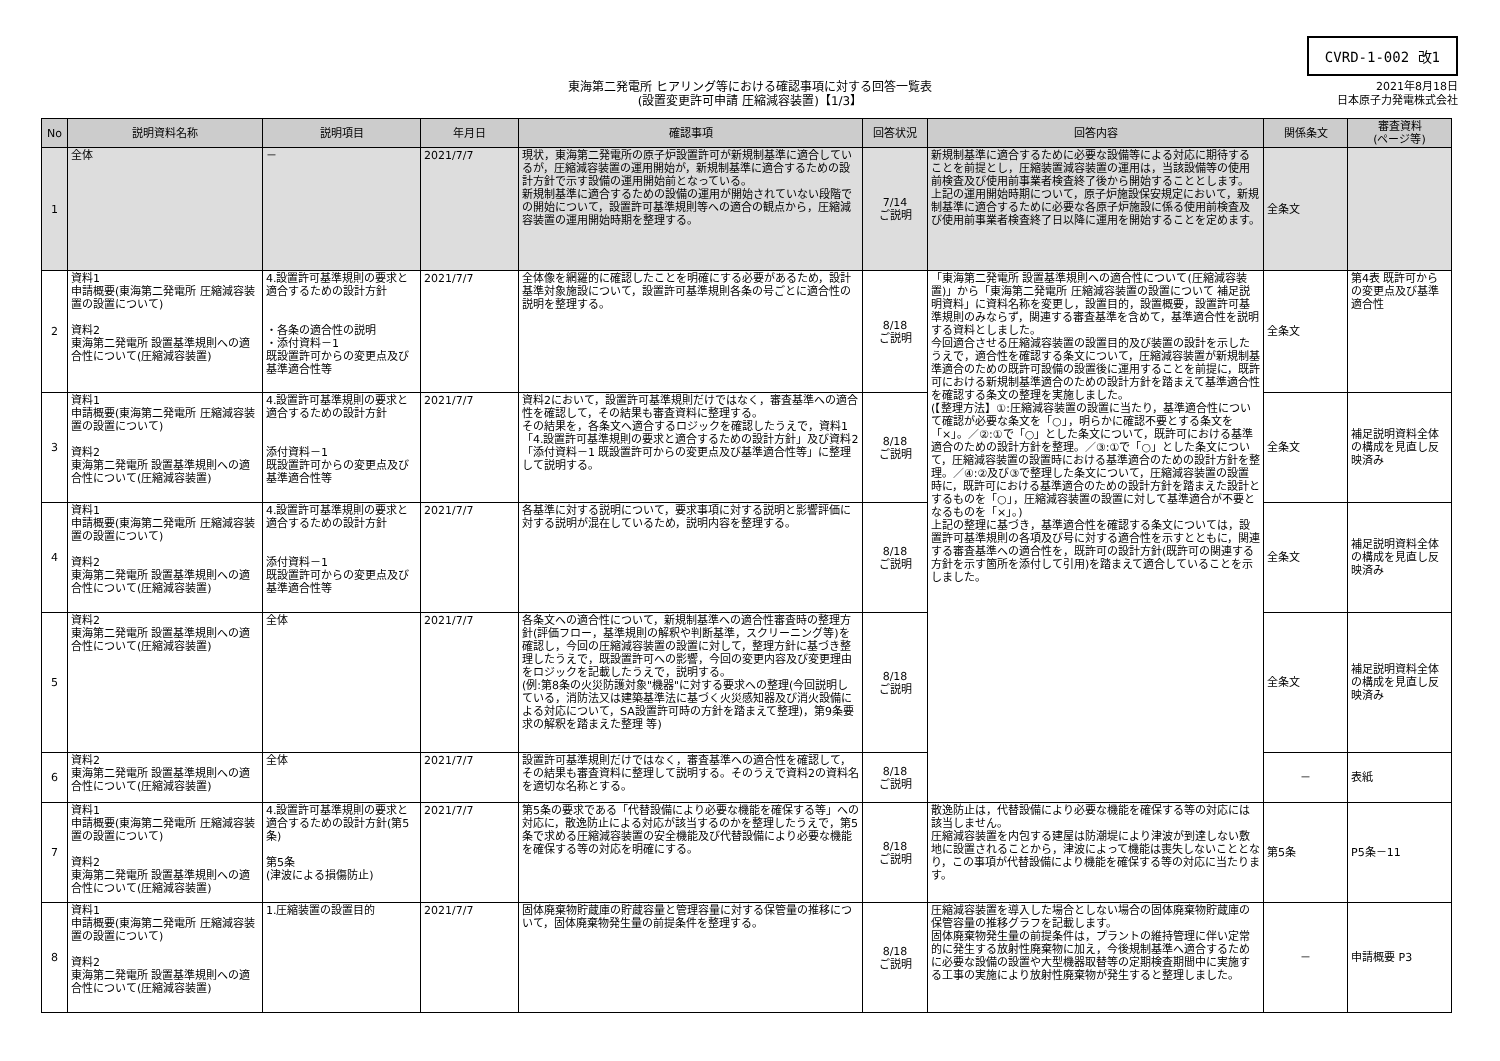CVRD-1-002 改1
東海第二発電所 ヒアリング等における確認事項に対する回答一覧表
(設置変更許可申請 圧縮減容装置)【1/3】
2021年8月18日
日本原子力発電株式会社
| No | 説明資料名称 | 説明項目 | 年月日 | 確認事項 | 回答状況 | 回答内容 | 関係条文 | 審査資料 (ページ等) |
| --- | --- | --- | --- | --- | --- | --- | --- | --- |
| 1 | 全体 | － | 2021/7/7 | 現状，東海第二発電所の原子炉設置許可が新規制基準に適合しているが，圧縮減容装置の運用開始が，新規制基準に適合するための設計方針で示す設備の運用開始前となっている。 新規制基準に適合するための設備の運用が開始されていない段階での開始について，設置許可基準規則等への適合の観点から，圧縮減容装置の運用開始時期を整理する。 | 7/14 ご説明 | 新規制基準に適合するために必要な設備等による対応に期待することを前提とし，圧縮装置減容装置の運用は，当該設備等の使用前検査及び使用前事業者検査終了後から開始することとします。 上記の運用開始時期について，原子炉施設保安規定において，新規制基準に適合するために必要な各原子炉施設に係る使用前検査及び使用前事業者検査終了日以降に運用を開始することを定めます。 | 全条文 | |
| 2 | 資料1 申請概要(東海第二発電所 圧縮減容装置の設置について) 資料2 東海第二発電所 設置基準規則への適合性について(圧縮減容装置) | 4.設置許可基準規則の要求と適合するための設計方針 ・各条の適合性の説明 ・添付資料－1 既設置許可からの変更点及び基準適合性等 | 2021/7/7 | 全体像を網羅的に確認したことを明確にする必要があるため，設計基準対象施設について，設置許可基準規則各条の号ごとに適合性の説明を整理する。 | 8/18 ご説明 | 「東海第二発電所 設置基準規則への適合性について(圧縮減容装置)」から「東海第二発電所 圧縮減容装置の設置について 補足説明資料」に資料名称を変更し，設置目的，設置概要，設置許可基準規則のみならず，関連する審査基準を含めて，基準適合性を説明する資料としました。 今回適合させる圧縮減容装置の設置目的及び装置の設計を示したうえで，適合性を確認する条文について，圧縮減容装置が新規制基準適合のための既許可設備の設置後に運用することを前提に，既許可における新規制基準適合のための設計方針を踏まえて基準適合性を確認する条文の整理を実施しました。 (【整理方法】①:圧縮減容装置の設置に当たり，基準適合性について確認が必要な条文を「○」，明らかに確認不要とする条文を「×」。／②:①で「○」とした条文について，既許可における基準適合のための設計方針を整理。／③:①で「○」とした条文について，圧縮減容装置の設置時における基準適合のための設計方針を整理。／④:②及び③で整理した条文について，圧縮減容装置の設置時に，既許可における基準適合のための設計方針を踏まえた設計とするものを「○」，圧縮減容装置の設置に対して基準適合が不要となるものを「×」。) 上記の整理に基づき，基準適合性を確認する条文については，設置許可基準規則の各項及び号に対する適合性を示すとともに，関連する審査基準への適合性を，既許可の設計方針(既許可の関連する方針を示す箇所を添付して引用)を踏まえて適合していることを示しました。 | 全条文 | 第4表 既許可からの変更点及び基準適合性 |
| 3 | 資料1 申請概要(東海第二発電所 圧縮減容装置の設置について) 資料2 東海第二発電所 設置基準規則への適合性について(圧縮減容装置) | 4.設置許可基準規則の要求と適合するための設計方針 添付資料－1 既設置許可からの変更点及び基準適合性等 | 2021/7/7 | 資料2において，設置許可基準規則だけではなく，審査基準への適合性を確認して，その結果も審査資料に整理する。 その結果を，各条文へ適合するロジックを確認したうえで，資料1「4.設置許可基準規則の要求と適合するための設計方針」及び資料2「添付資料－1 既設置許可からの変更点及び基準適合性等」に整理して説明する。 | 8/18 ご説明 | | 全条文 | 補足説明資料全体の構成を見直し反映済み |
| 4 | 資料1 申請概要(東海第二発電所 圧縮減容装置の設置について) 資料2 東海第二発電所 設置基準規則への適合性について(圧縮減容装置) | 4.設置許可基準規則の要求と適合するための設計方針 添付資料－1 既設置許可からの変更点及び基準適合性等 | 2021/7/7 | 各基準に対する説明について，要求事項に対する説明と影響評価に対する説明が混在しているため，説明内容を整理する。 | 8/18 ご説明 | | 全条文 | 補足説明資料全体の構成を見直し反映済み |
| 5 | 資料2 東海第二発電所 設置基準規則への適合性について(圧縮減容装置) | 全体 | 2021/7/7 | 各条文への適合性について，新規制基準への適合性審査時の整理方針(評価フロー，基準規則の解釈や判断基準，スクリーニング等)を確認し，今回の圧縮減容装置の設置に対して，整理方針に基づき整理したうえで，既設置許可への影響，今回の変更内容及び変更理由をロジックを記載したうえで，説明する。 (例:第8条の火災防護対象"機器"に対する要求への整理(今回説明している，消防法又は建築基準法に基づく火災感知器及び消火設備による対応について，SA設置許可時の方針を踏まえて整理)，第9条要求の解釈を踏まえた整理 等) | 8/18 ご説明 | | 全条文 | 補足説明資料全体の構成を見直し反映済み |
| 6 | 資料2 東海第二発電所 設置基準規則への適合性について(圧縮減容装置) | 全体 | 2021/7/7 | 設置許可基準規則だけではなく，審査基準への適合性を確認して，その結果も審査資料に整理して説明する。そのうえで資料2の資料名を適切な名称とする。 | 8/18 ご説明 | | － | 表紙 |
| 7 | 資料1 申請概要(東海第二発電所 圧縮減容装置の設置について) 資料2 東海第二発電所 設置基準規則への適合性について(圧縮減容装置) | 4.設置許可基準規則の要求と適合するための設計方針(第5条) 第5条 (津波による損傷防止) | 2021/7/7 | 第5条の要求である「代替設備により必要な機能を確保する等」への対応に，散逸防止による対応が該当するのかを整理したうえで，第5条で求める圧縮減容装置の安全機能及び代替設備により必要な機能を確保する等の対応を明確にする。 | 8/18 ご説明 | 散逸防止は，代替設備により必要な機能を確保する等の対応には該当しません。 圧縮減容装置を内包する建屋は防潮堤により津波が到達しない敷地に設置されることから，津波によって機能は喪失しないこととなり，この事項が代替設備により機能を確保する等の対応に当たります。 | 第5条 | P5条－11 |
| 8 | 資料1 申請概要(東海第二発電所 圧縮減容装置の設置について) 資料2 東海第二発電所 設置基準規則への適合性について(圧縮減容装置) | 1.圧縮装置の設置目的 | 2021/7/7 | 固体廃棄物貯蔵庫の貯蔵容量と管理容量に対する保管量の推移について，固体廃棄物発生量の前提条件を整理する。 | 8/18 ご説明 | 圧縮減容装置を導入した場合としない場合の固体廃棄物貯蔵庫の保管容量の推移グラフを記載します。 固体廃棄物発生量の前提条件は，プラントの維持管理に伴い定常的に発生する放射性廃棄物に加え，今後規制基準へ適合するために必要な設備の設置や大型機器取替等の定期検査期間中に実施する工事の実施により放射性廃棄物が発生すると整理しました。 | － | 申請概要 P3 |